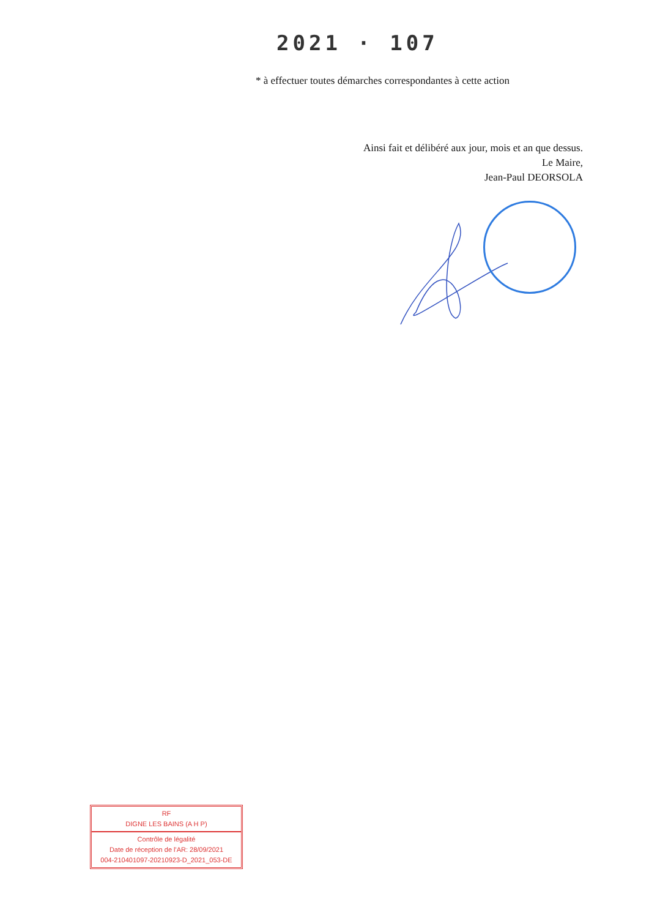2021 · 107
* à effectuer toutes démarches correspondantes à cette action
Ainsi fait et délibéré aux jour, mois et an que dessus.
Le Maire,
Jean-Paul DEORSOLA
RF
DIGNE LES BAINS (A H P)
Contrôle de légalité
Date de réception de l'AR: 28/09/2021
004-210401097-20210923-D_2021_053-DE